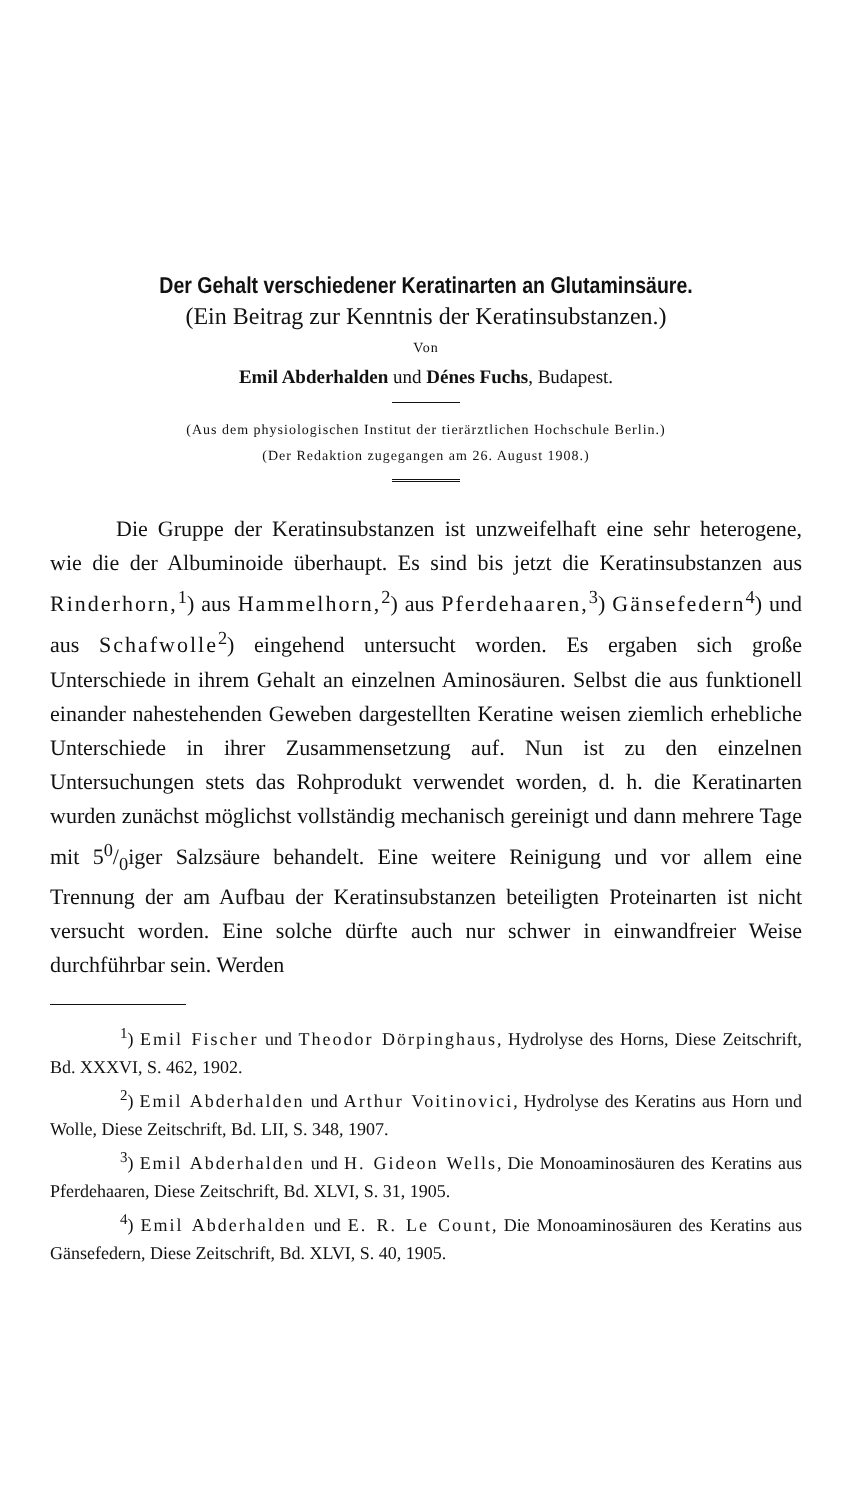Der Gehalt verschiedener Keratinarten an Glutaminsäure.
(Ein Beitrag zur Kenntnis der Keratinsubstanzen.)
Von
Emil Abderhalden und Dénes Fuchs, Budapest.
(Aus dem physiologischen Institut der tierärztlichen Hochschule Berlin.)
(Der Redaktion zugegangen am 26. August 1908.)
Die Gruppe der Keratinsubstanzen ist unzweifelhaft eine sehr heterogene, wie die der Albuminoide überhaupt. Es sind bis jetzt die Keratinsubstanzen aus Rinderhorn,<sup>1</sup>) aus Hammelhorn,<sup>2</sup>) aus Pferdehaaren,<sup>3</sup>) Gänsefedern<sup>4</sup>) und aus Schafwolle<sup>2</sup>) eingehend untersucht worden. Es ergaben sich große Unterschiede in ihrem Gehalt an einzelnen Aminosäuren. Selbst die aus funktionell einander nahestehenden Geweben dargestellten Keratine weisen ziemlich erhebliche Unterschiede in ihrer Zusammensetzung auf. Nun ist zu den einzelnen Untersuchungen stets das Rohprodukt verwendet worden, d. h. die Keratinarten wurden zunächst möglichst vollständig mechanisch gereinigt und dann mehrere Tage mit 50/0iger Salzsäure behandelt. Eine weitere Reinigung und vor allem eine Trennung der am Aufbau der Keratinsubstanzen beteiligten Proteinarten ist nicht versucht worden. Eine solche dürfte auch nur schwer in einwandfreier Weise durchführbar sein. Werden
<sup>1</sup>) Emil Fischer und Theodor Dörpinghaus, Hydrolyse des Horns, Diese Zeitschrift, Bd. XXXVI, S. 462, 1902.
<sup>2</sup>) Emil Abderhalden und Arthur Voitinovici, Hydrolyse des Keratins aus Horn und Wolle, Diese Zeitschrift, Bd. LII, S. 348, 1907.
<sup>3</sup>) Emil Abderhalden und H. Gideon Wells, Die Monoaminosäuren des Keratins aus Pferdehaaren, Diese Zeitschrift, Bd. XLVI, S. 31, 1905.
<sup>4</sup>) Emil Abderhalden und E. R. Le Count, Die Monoaminosäuren des Keratins aus Gänsefedern, Diese Zeitschrift, Bd. XLVI, S. 40, 1905.